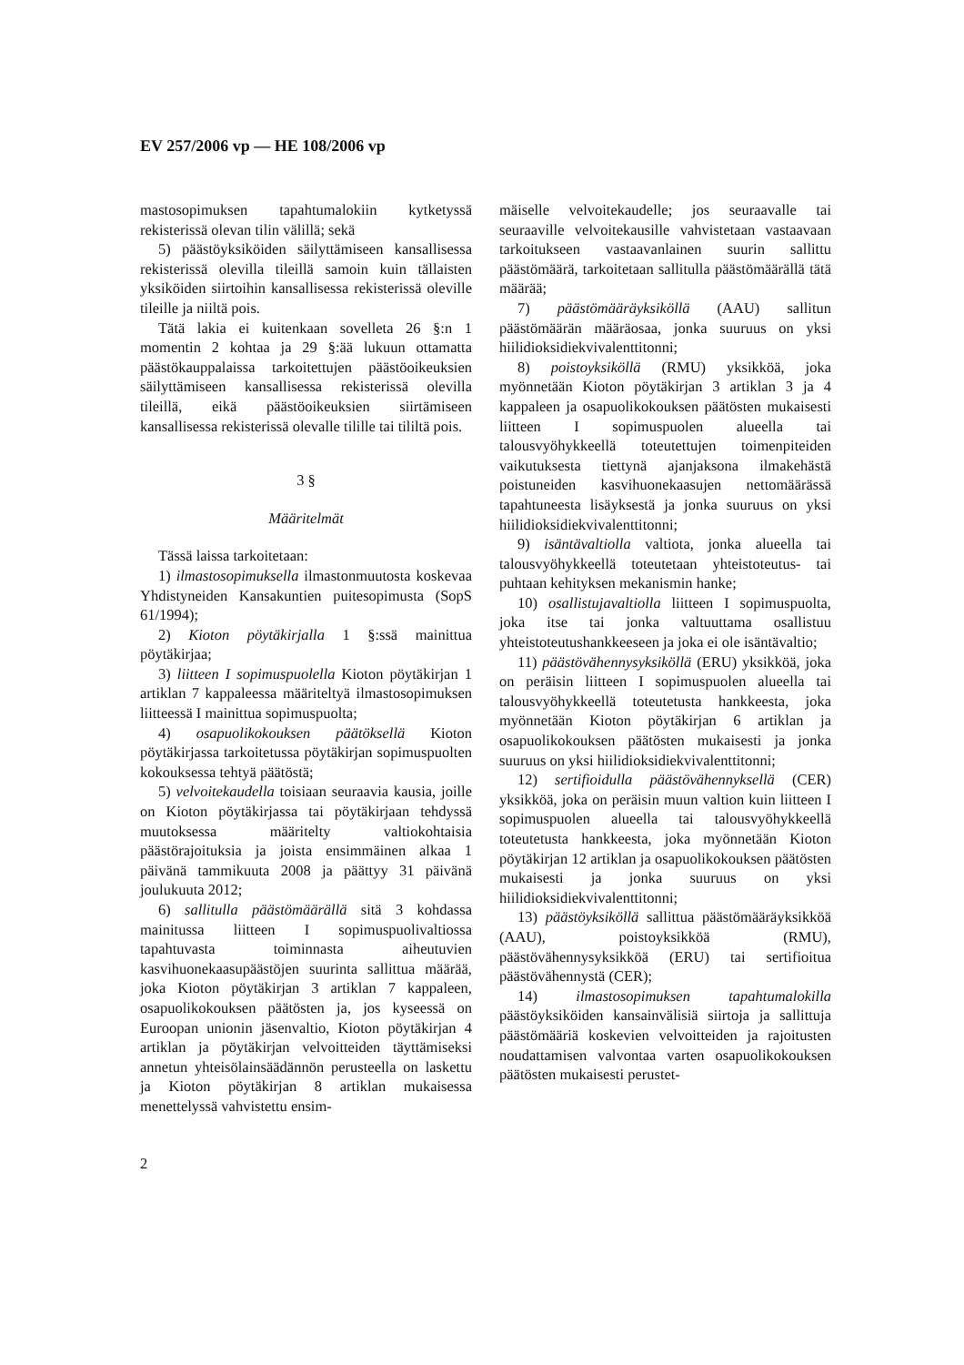EV 257/2006 vp — HE 108/2006 vp
mastosopimuksen tapahtumalokiin kytketyssä rekisterissä olevan tilin välillä; sekä
5) päästöyksiköiden säilyttämiseen kansallisessa rekisterissä olevilla tileillä samoin kuin tällaisten yksiköiden siirtoihin kansallisessa rekisterissä oleville tileille ja niiltä pois.
Tätä lakia ei kuitenkaan sovelleta 26 §:n 1 momentin 2 kohtaa ja 29 §:ää lukuun ottamatta päästökauppalaissa tarkoitettujen päästöoikeuksien säilyttämiseen kansallisessa rekisterissä olevilla tileillä, eikä päästöoikeuksien siirtämiseen kansallisessa rekisterissä olevalle tilille tai tililtä pois.
3 §
Määritelmät
Tässä laissa tarkoitetaan:
1) ilmastosopimuksella ilmastonmuutosta koskevaa Yhdistyneiden Kansakuntien puitesopimusta (SopS 61/1994);
2) Kioton pöytäkirjalla 1 §:ssä mainittua pöytäkirjaa;
3) liitteen I sopimuspuolella Kioton pöytäkirjan 1 artiklan 7 kappaleessa määriteltyä ilmastosopimuksen liitteessä I mainittua sopimuspuolta;
4) osapuolikokouksen päätöksellä Kioton pöytäkirjassa tarkoitetussa pöytäkirjan sopimuspuolten kokouksessa tehtyä päätöstä;
5) velvoitekaudella toisiaan seuraavia kausia, joille on Kioton pöytäkirjassa tai pöytäkirjaan tehdyssä muutoksessa määritelty valtiokohtaisia päästörajoituksia ja joista ensimmäinen alkaa 1 päivänä tammikuuta 2008 ja päättyy 31 päivänä joulukuuta 2012;
6) sallitulla päästömäärällä sitä 3 kohdassa mainitussa liitteen I sopimuspuolivaltiossa tapahtuvasta toiminnasta aiheutuvien kasvihuonekaasupäästöjen suurinta sallittua määrää, joka Kioton pöytäkirjan 3 artiklan 7 kappaleen, osapuolikokouksen päätösten ja, jos kyseessä on Euroopan unionin jäsenvaltio, Kioton pöytäkirjan 4 artiklan ja pöytäkirjan velvoitteiden täyttämiseksi annetun yhteisölainsäädännön perusteella on laskettu ja Kioton pöytäkirjan 8 artiklan mukaisessa menettelyssä vahvistettu ensim-
mäiselle velvoitekaudelle; jos seuraavalle tai seuraaville velvoitekausille vahvistetaan vastaavaan tarkoitukseen vastaavanlainen suurin sallittu päästömäärä, tarkoitetaan sallitulla päästömäärällä tätä määrää;
7) päästömääräyksiköllä (AAU) sallitun päästömäärän määräosaa, jonka suuruus on yksi hiilidioksidiekvivalenttitonni;
8) poistoyksiköllä (RMU) yksikköä, joka myönnetään Kioton pöytäkirjan 3 artiklan 3 ja 4 kappaleen ja osapuolikokouksen päätösten mukaisesti liitteen I sopimuspuolen alueella tai talousvyöhykkeellä toteutettujen toimenpiteiden vaikutuksesta tiettynä ajanjaksona ilmakehästä poistuneiden kasvihuonekaasujen nettomäärässä tapahtuneesta lisäyksestä ja jonka suuruus on yksi hiilidioksidiekvivalenttitonni;
9) isäntävaltiolla valtiota, jonka alueella tai talousvyöhykkeellä toteutetaan yhteistoteutus- tai puhtaan kehityksen mekanismin hanke;
10) osallistujavaltiolla liitteen I sopimuspuolta, joka itse tai jonka valtuuttama osallistuu yhteistoteutushankkeeseen ja joka ei ole isäntävaltio;
11) päästövähennysyksiköllä (ERU) yksikköä, joka on peräisin liitteen I sopimuspuolen alueella tai talousvyöhykkeellä toteutetusta hankkeesta, joka myönnetään Kioton pöytäkirjan 6 artiklan ja osapuolikokouksen päätösten mukaisesti ja jonka suuruus on yksi hiilidioksidiekvivalenttitonni;
12) sertifioidulla päästövähennyksellä (CER) yksikköä, joka on peräisin muun valtion kuin liitteen I sopimuspuolen alueella tai talousvyöhykkeellä toteutetusta hankkeesta, joka myönnetään Kioton pöytäkirjan 12 artiklan ja osapuolikokouksen päätösten mukaisesti ja jonka suuruus on yksi hiilidioksidiekvivalenttitonni;
13) päästöyksiköllä sallittua päästömääräyksikköä (AAU), poistoyksikköä (RMU), päästövähennysyksikköä (ERU) tai sertifioitua päästövähennystä (CER);
14) ilmastosopimuksen tapahtumalokilla päästöyksiköiden kansainvälisiä siirtoja ja sallittuja päästömääriä koskevien velvoitteiden ja rajoitusten noudattamisen valvontaa varten osapuolikokouksen päätösten mukaisesti perustet-
2